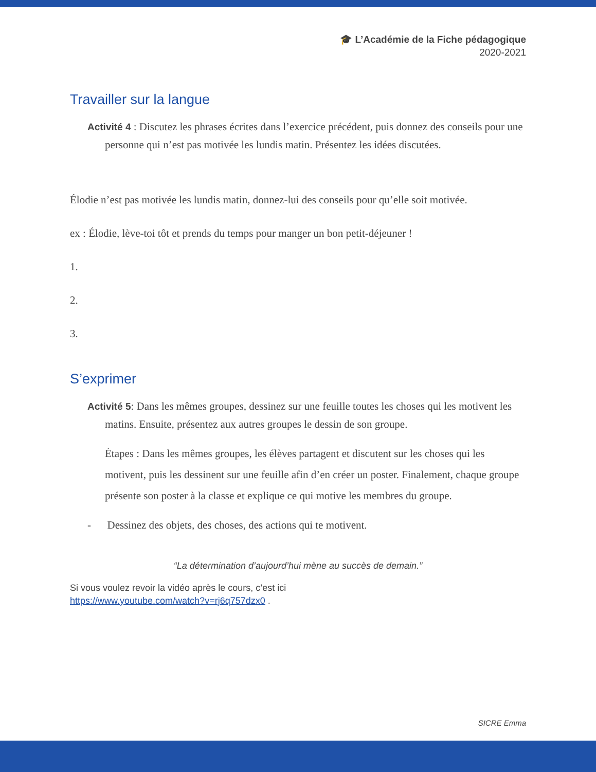🎓 L’Académie de la Fiche pédagogique
2020-2021
Travailler sur la langue
Activité 4 : Discutez les phrases écrites dans l’exercice précédent, puis donnez des conseils pour une personne qui n’est pas motivée les lundis matin. Présentez les idées discutées.
Élodie n’est pas motivée les lundis matin, donnez-lui des conseils pour qu’elle soit motivée.
ex : Élodie, lève-toi tôt et prends du temps pour manger un bon petit-déjeuner !
1.
2.
3.
S’exprimer
Activité 5: Dans les mêmes groupes, dessinez sur une feuille toutes les choses qui les motivent les matins. Ensuite, présentez aux autres groupes le dessin de son groupe.
Étapes : Dans les mêmes groupes, les élèves partagent et discutent sur les choses qui les motivent, puis les dessinent sur une feuille afin d’en créer un poster. Finalement, chaque groupe présente son poster à la classe et explique ce qui motive les membres du groupe.
- Dessinez des objets, des choses, des actions qui te motivent.
“La détermination d’aujourd’hui mène au succès de demain.”
Si vous voulez revoir la vidéo après le cours, c’est ici
https://www.youtube.com/watch?v=rj6q757dzx0 .
SICRE Emma